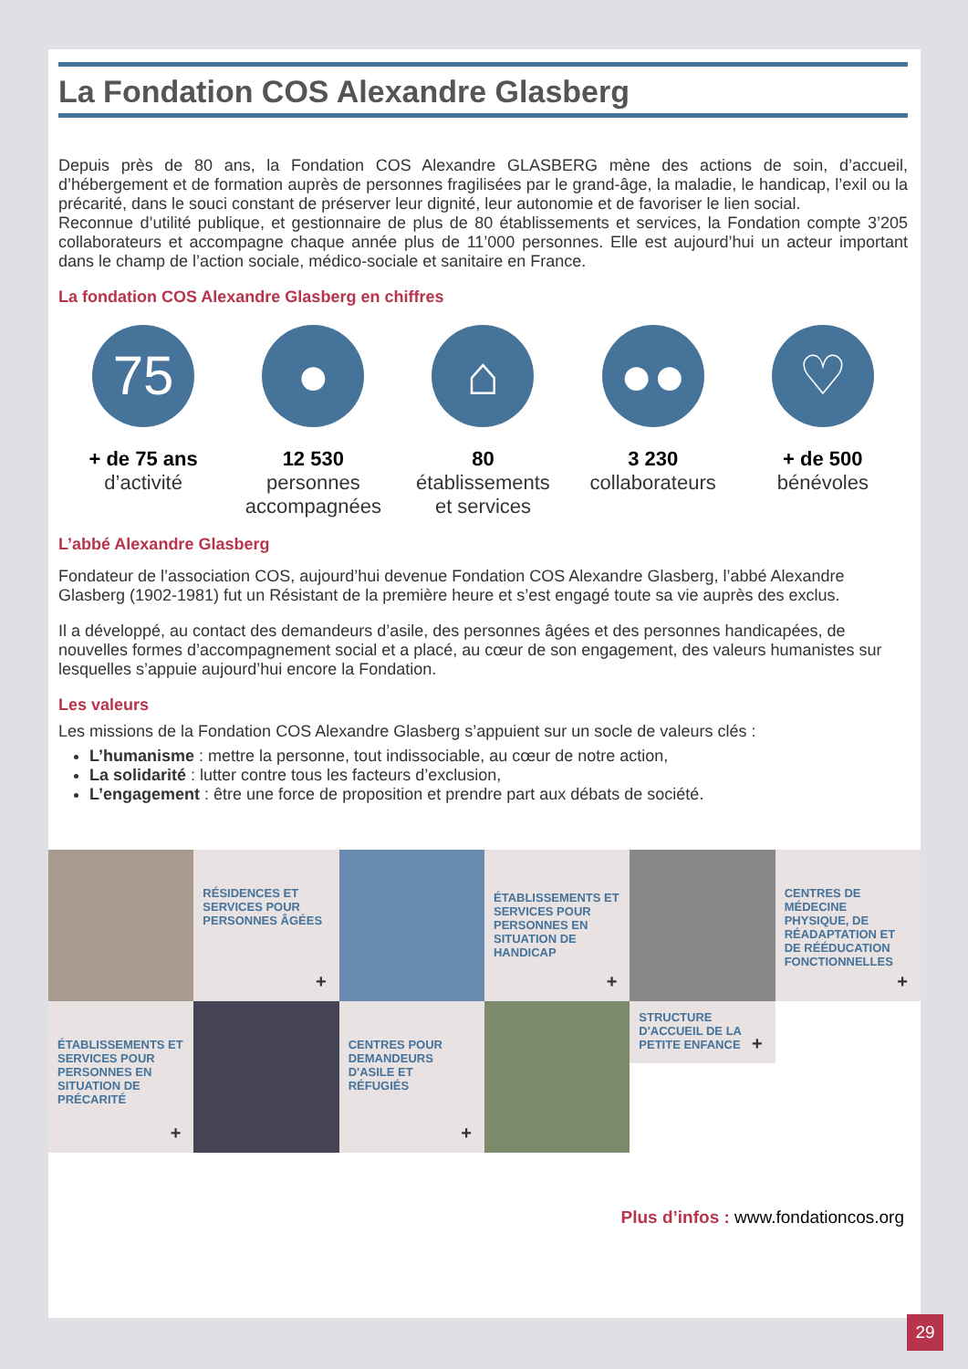La Fondation COS Alexandre Glasberg
Depuis près de 80 ans, la Fondation COS Alexandre GLASBERG mène des actions de soin, d’accueil, d’hébergement et de formation auprès de personnes fragilisées par le grand-âge, la maladie, le handicap, l’exil ou la précarité, dans le souci constant de préserver leur dignité, leur autonomie et de favoriser le lien social.
Reconnue d’utilité publique, et gestionnaire de plus de 80 établissements et services, la Fondation compte 3’205 collaborateurs et accompagne chaque année plus de 11’000 personnes. Elle est aujourd’hui un acteur important dans le champ de l’action sociale, médico-sociale et sanitaire en France.
La fondation COS Alexandre Glasberg en chiffres
75
+ de 75 ans
d’activité
●
12 530
personnes accompagnées
⌂
80
établissements et services
●●
3 230
collaborateurs
♡
+ de 500
bénévoles
L’abbé Alexandre Glasberg
Fondateur de l’association COS, aujourd’hui devenue Fondation COS Alexandre Glasberg, l’abbé Alexandre Glasberg (1902-1981) fut un Résistant de la première heure et s’est engagé toute sa vie auprès des exclus.
Il a développé, au contact des demandeurs d’asile, des personnes âgées et des personnes handicapées, de nouvelles formes d’accompagnement social et a placé, au cœur de son engagement, des valeurs humanistes sur lesquelles s’appuie aujourd’hui encore la Fondation.
Les valeurs
Les missions de la Fondation COS Alexandre Glasberg s’appuient sur un socle de valeurs clés :
L’humanisme : mettre la personne, tout indissociable, au cœur de notre action,
La solidarité : lutter contre tous les facteurs d’exclusion,
L’engagement : être une force de proposition et prendre part aux débats de société.
RÉSIDENCES ET SERVICES POUR PERSONNES ÂGÉES
+
ÉTABLISSEMENTS ET SERVICES POUR PERSONNES EN SITUATION DE HANDICAP
+
CENTRES DE MÉDECINE PHYSIQUE, DE RÉADAPTATION ET DE RÉÉDUCATION FONCTIONNELLES
+
ÉTABLISSEMENTS ET SERVICES POUR PERSONNES EN SITUATION DE PRÉCARITÉ
+
CENTRES POUR DEMANDEURS D'ASILE ET RÉFUGIÉS
+
STRUCTURE D'ACCUEIL DE LA PETITE ENFANCE
+
Plus d’infos : www.fondationcos.org
29